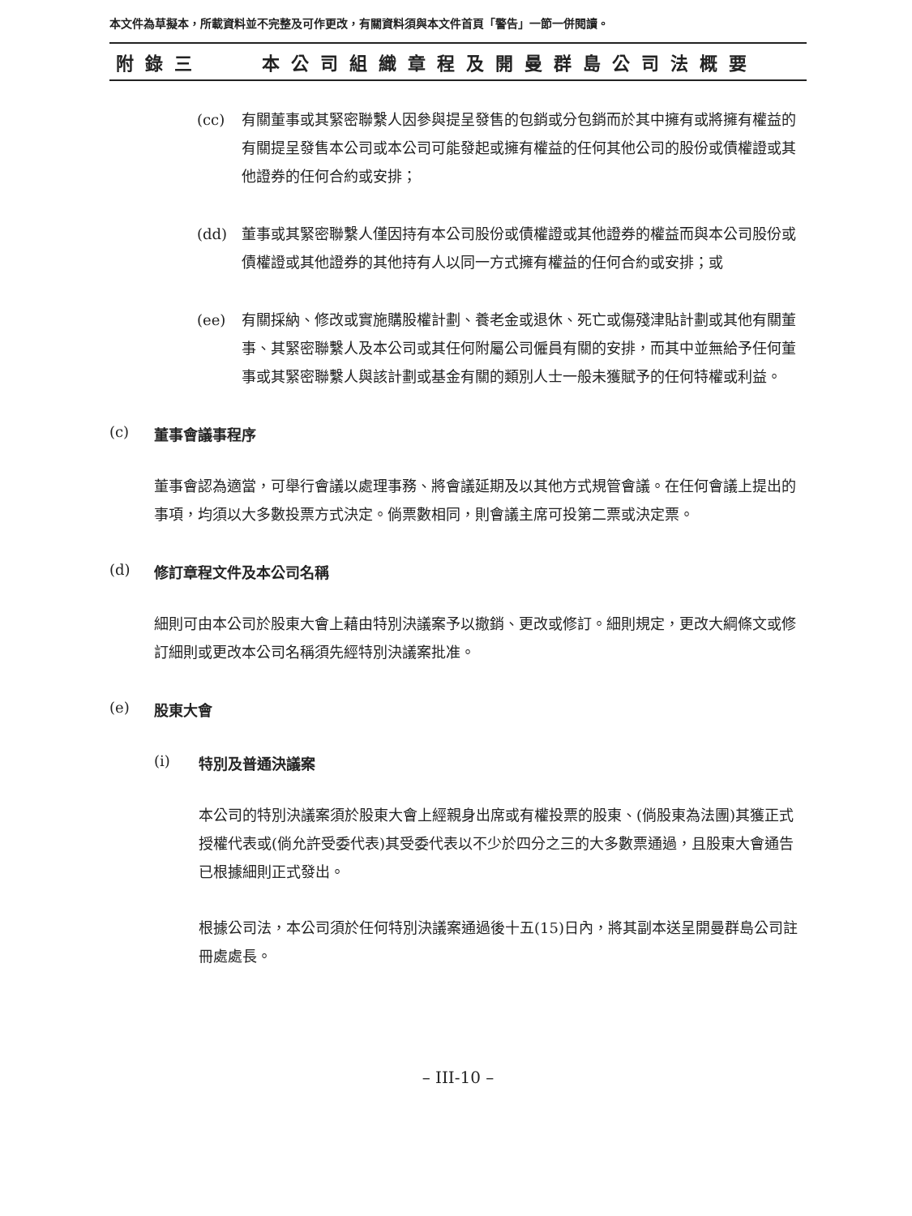本文件為草擬本，所載資料並不完整及可作更改，有關資料須與本文件首頁「警告」一節一併閱讀。
附錄三 本公司組織章程及開曼群島公司法概要
(cc) 有關董事或其緊密聯繫人因參與提呈發售的包銷或分包銷而於其中擁有或將擁有權益的有關提呈發售本公司或本公司可能發起或擁有權益的任何其他公司的股份或債權證或其他證券的任何合約或安排；
(dd) 董事或其緊密聯繫人僅因持有本公司股份或債權證或其他證券的權益而與本公司股份或債權證或其他證券的其他持有人以同一方式擁有權益的任何合約或安排；或
(ee) 有關採納、修改或實施購股權計劃、養老金或退休、死亡或傷殘津貼計劃或其他有關董事、其緊密聯繫人及本公司或其任何附屬公司僱員有關的安排，而其中並無給予任何董事或其緊密聯繫人與該計劃或基金有關的類別人士一般未獲賦予的任何特權或利益。
(c) 董事會議事程序
董事會認為適當，可舉行會議以處理事務、將會議延期及以其他方式規管會議。在任何會議上提出的事項，均須以大多數投票方式決定。倘票數相同，則會議主席可投第二票或決定票。
(d) 修訂章程文件及本公司名稱
細則可由本公司於股東大會上藉由特別決議案予以撤銷、更改或修訂。細則規定，更改大綱條文或修訂細則或更改本公司名稱須先經特別決議案批准。
(e) 股東大會
(i) 特別及普通決議案
本公司的特別決議案須於股東大會上經親身出席或有權投票的股東、(倘股東為法團)其獲正式授權代表或(倘允許受委代表)其受委代表以不少於四分之三的大多數票通過，且股東大會通告已根據細則正式發出。
根據公司法，本公司須於任何特別決議案通過後十五(15)日內，將其副本送呈開曼群島公司註冊處處長。
– III-10 –